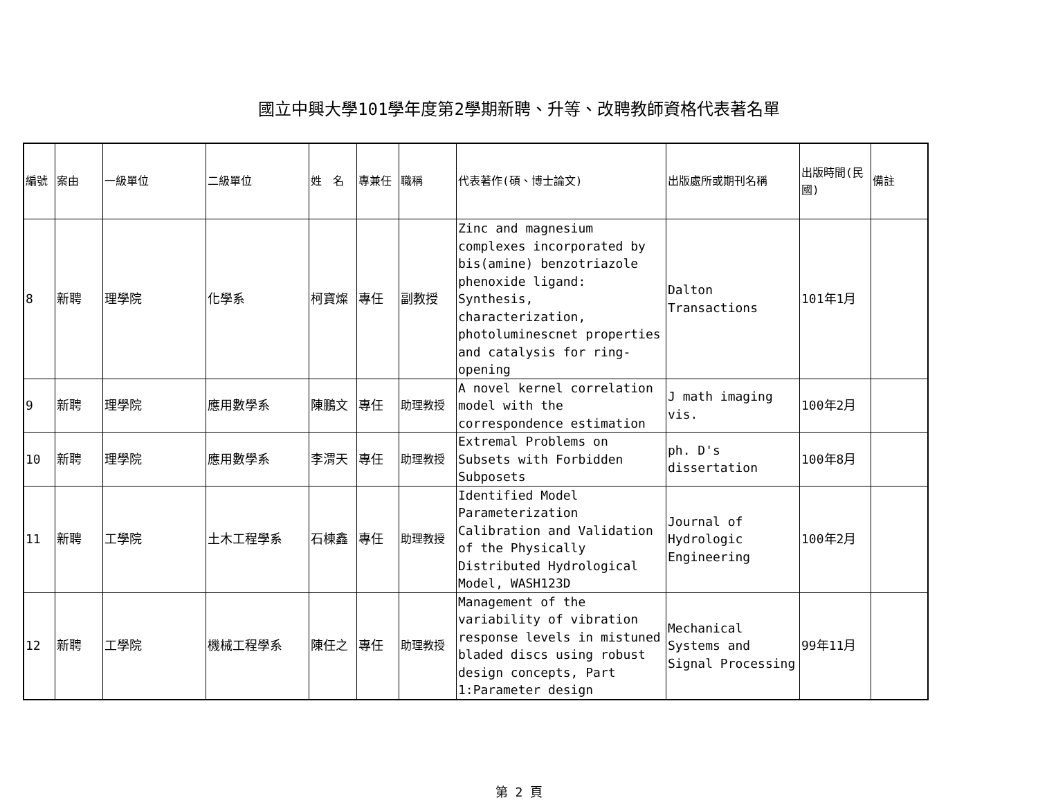國立中興大學101學年度第2學期新聘、升等、改聘教師資格代表著名單
| 編號 | 案由 | 一級單位 | 二級單位 | 姓 名 | 專兼任 | 職稱 | 代表著作(碩、博士論文) | 出版處所或期刊名稱 | 出版時間(民國) | 備註 |
| --- | --- | --- | --- | --- | --- | --- | --- | --- | --- | --- |
| 8 | 新聘 | 理學院 | 化學系 | 柯寶燦 | 專任 | 副教授 | Zinc and magnesium complexes incorporated by bis(amine) benzotriazole phenoxide ligand: Synthesis, characterization, photoluminescnet properties and catalysis for ring-opening | Dalton Transactions | 101年1月 | |
| 9 | 新聘 | 理學院 | 應用數學系 | 陳鵬文 | 專任 | 助理教授 | A novel kernel correlation model with the correspondence estimation | J math imaging vis. | 100年2月 | |
| 10 | 新聘 | 理學院 | 應用數學系 | 李渭天 | 專任 | 助理教授 | Extremal Problems on Subsets with Forbidden Subposets | ph. D's dissertation | 100年8月 | |
| 11 | 新聘 | 工學院 | 土木工程學系 | 石棟鑫 | 專任 | 助理教授 | Identified Model Parameterization Calibration and Validation of the Physically Distributed Hydrological Model, WASH123D | Journal of Hydrologic Engineering | 100年2月 | |
| 12 | 新聘 | 工學院 | 機械工程學系 | 陳任之 | 專任 | 助理教授 | Management of the variability of vibration response levels in mistuned bladed discs using robust design concepts, Part 1:Parameter design | Mechanical Systems and Signal Processing | 99年11月 | |
第 2 頁